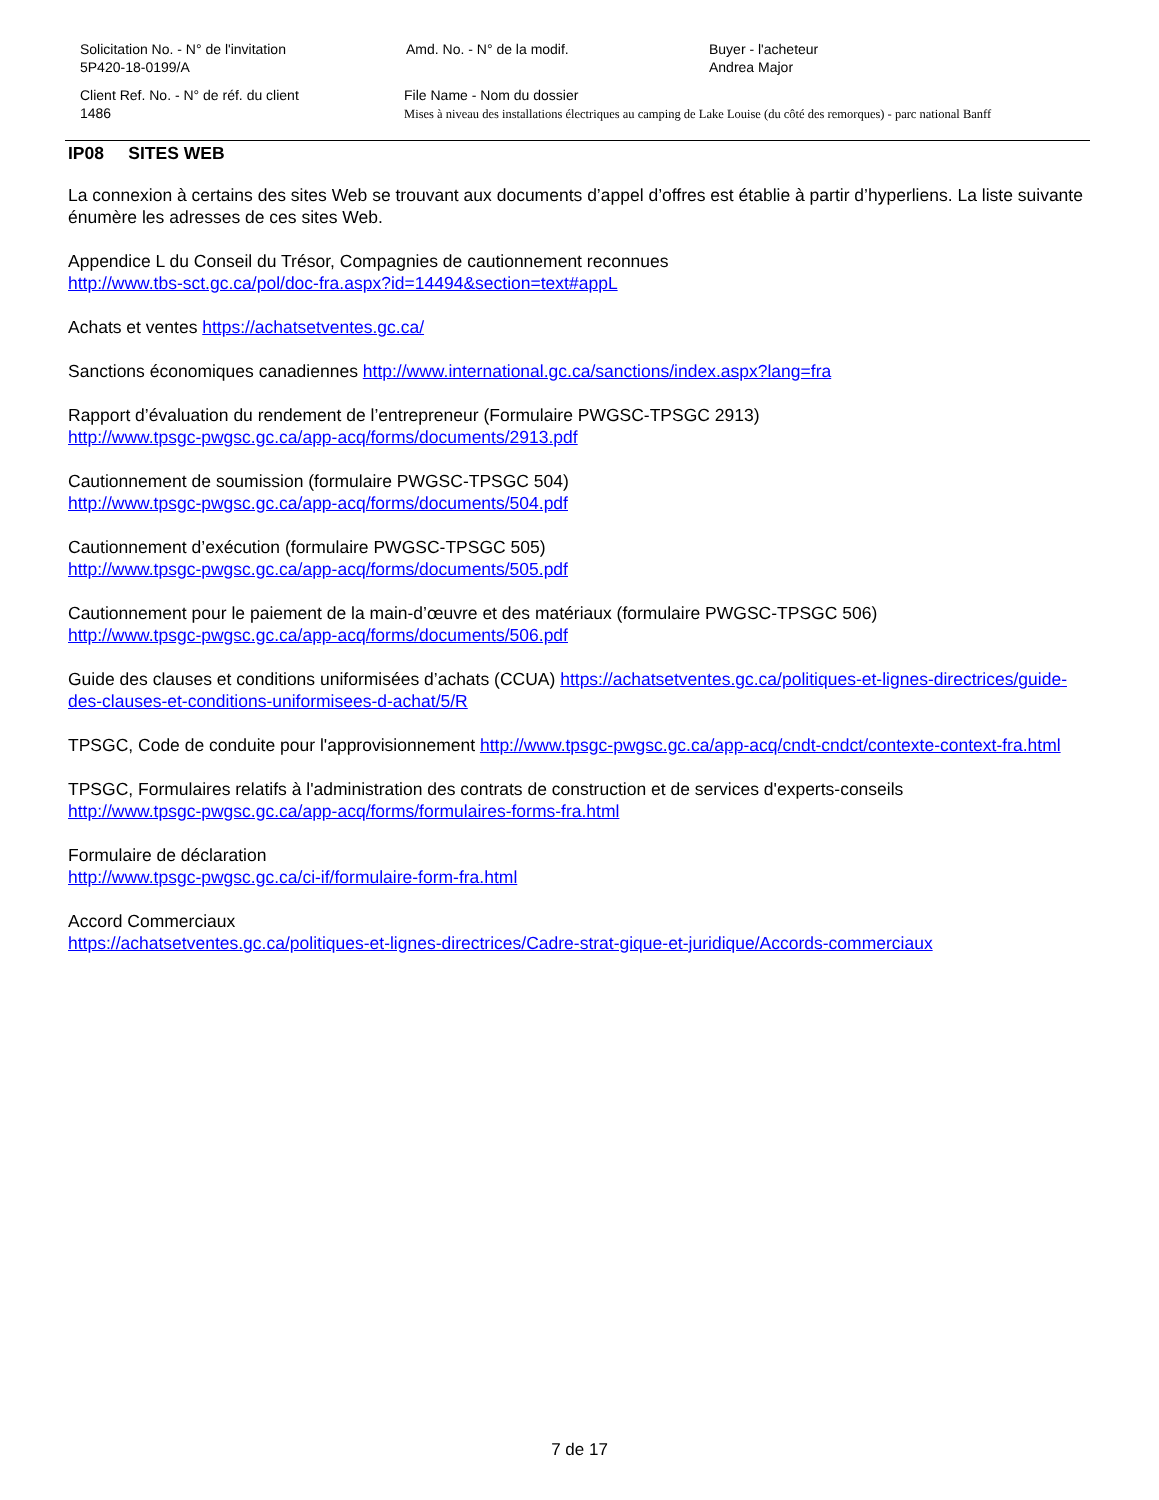Solicitation No. - N° de l'invitation
5P420-18-0199/A
Amd. No. - N° de la modif. Buyer - l'acheteur
Andrea Major
Client Ref. No. - N° de réf. du client
1486
File Name - Nom du dossier
Mises à niveau des installations électriques au camping de Lake Louise (du côté des remorques) - parc national Banff
IP08 SITES WEB
La connexion à certains des sites Web se trouvant aux documents d’appel d’offres est établie à partir d’hyperliens. La liste suivante énumère les adresses de ces sites Web.
Appendice L du Conseil du Trésor, Compagnies de cautionnement reconnues
http://www.tbs-sct.gc.ca/pol/doc-fra.aspx?id=14494&section=text#appL
Achats et ventes https://achatsetventes.gc.ca/
Sanctions économiques canadiennes http://www.international.gc.ca/sanctions/index.aspx?lang=fra
Rapport d’évaluation du rendement de l’entrepreneur (Formulaire PWGSC-TPSGC 2913)
http://www.tpsgc-pwgsc.gc.ca/app-acq/forms/documents/2913.pdf
Cautionnement de soumission (formulaire PWGSC-TPSGC 504)
http://www.tpsgc-pwgsc.gc.ca/app-acq/forms/documents/504.pdf
Cautionnement d’exécution (formulaire PWGSC-TPSGC 505)
http://www.tpsgc-pwgsc.gc.ca/app-acq/forms/documents/505.pdf
Cautionnement pour le paiement de la main-d’œuvre et des matériaux (formulaire PWGSC-TPSGC 506)
http://www.tpsgc-pwgsc.gc.ca/app-acq/forms/documents/506.pdf
Guide des clauses et conditions uniformisées d’achats (CCUA) https://achatsetventes.gc.ca/politiques-et-lignes-directrices/guide-des-clauses-et-conditions-uniformisees-d-achat/5/R
TPSGC, Code de conduite pour l'approvisionnement http://www.tpsgc-pwgsc.gc.ca/app-acq/cndt-cndct/contexte-context-fra.html
TPSGC, Formulaires relatifs à l'administration des contrats de construction et de services d'experts-conseils
http://www.tpsgc-pwgsc.gc.ca/app-acq/forms/formulaires-forms-fra.html
Formulaire de déclaration
http://www.tpsgc-pwgsc.gc.ca/ci-if/formulaire-form-fra.html
Accord Commerciaux
https://achatsetventes.gc.ca/politiques-et-lignes-directrices/Cadre-strat-gique-et-juridique/Accords-commerciaux
7 de 17